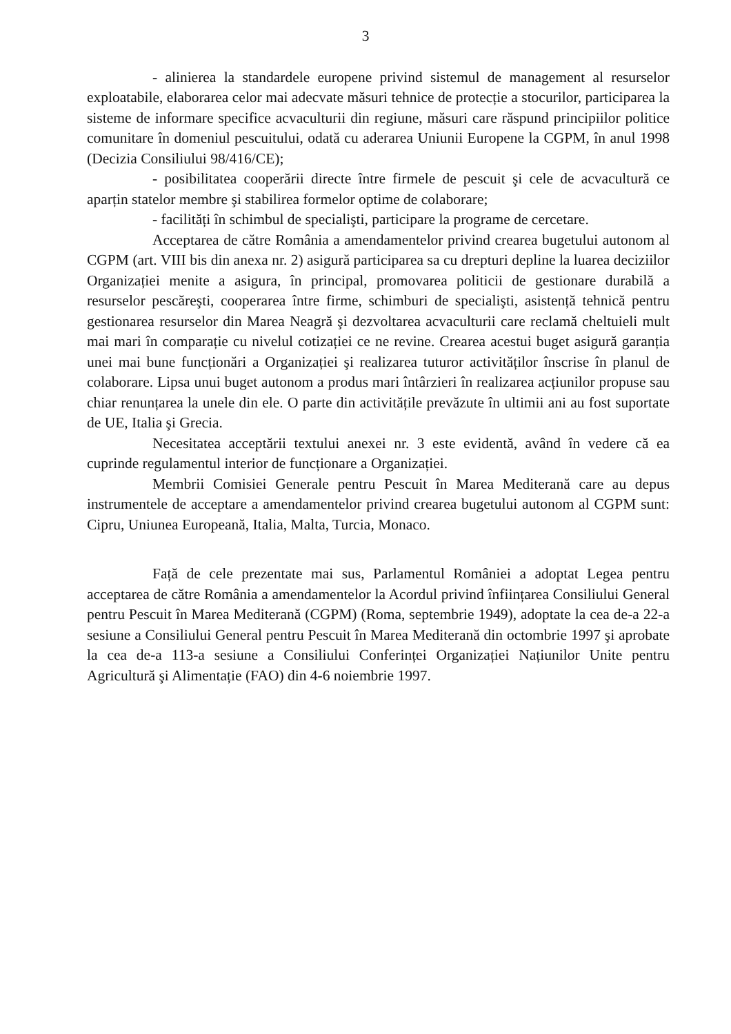3
- alinierea la standardele europene privind sistemul de management al resurselor exploatabile, elaborarea celor mai adecvate măsuri tehnice de protecție a stocurilor, participarea la sisteme de informare specifice acvaculturii din regiune, măsuri care răspund principiilor politice comunitare în domeniul pescuitului, odată cu aderarea Uniunii Europene la CGPM, în anul 1998 (Decizia Consiliului 98/416/CE);
- posibilitatea cooperării directe între firmele de pescuit şi cele de acvacultură ce aparțin statelor membre şi stabilirea formelor optime de colaborare;
- facilități în schimbul de specialişti, participare la programe de cercetare.
Acceptarea de către România a amendamentelor privind crearea bugetului autonom al CGPM (art. VIII bis din anexa nr. 2) asigură participarea sa cu drepturi depline la luarea deciziilor Organizației menite a asigura, în principal, promovarea politicii de gestionare durabilă a resurselor pescăreşti, cooperarea între firme, schimburi de specialişti, asistență tehnică pentru gestionarea resurselor din Marea Neagră şi dezvoltarea acvaculturii care reclamă cheltuieli mult mai mari în comparație cu nivelul cotizației ce ne revine. Crearea acestui buget asigură garanția unei mai bune funcționări a Organizației şi realizarea tuturor activităților înscrise în planul de colaborare. Lipsa unui buget autonom a produs mari întârzieri în realizarea acțiunilor propuse sau chiar renunțarea la unele din ele. O parte din activitățile prevăzute în ultimii ani au fost suportate de UE, Italia şi Grecia.
Necesitatea acceptării textului anexei nr. 3 este evidentă, având în vedere că ea cuprinde regulamentul interior de funcționare a Organizației.
Membrii Comisiei Generale pentru Pescuit în Marea Mediterană care au depus instrumentele de acceptare a amendamentelor privind crearea bugetului autonom al CGPM sunt: Cipru, Uniunea Europeană, Italia, Malta, Turcia, Monaco.
Față de cele prezentate mai sus, Parlamentul României a adoptat Legea pentru acceptarea de către România a amendamentelor la Acordul privind înființarea Consiliului General pentru Pescuit în Marea Mediterană (CGPM) (Roma, septembrie 1949), adoptate la cea de-a 22-a sesiune a Consiliului General pentru Pescuit în Marea Mediterană din octombrie 1997 şi aprobate la cea de-a 113-a sesiune a Consiliului Conferinței Organizației Națiunilor Unite pentru Agricultură şi Alimentație (FAO) din 4-6 noiembrie 1997.